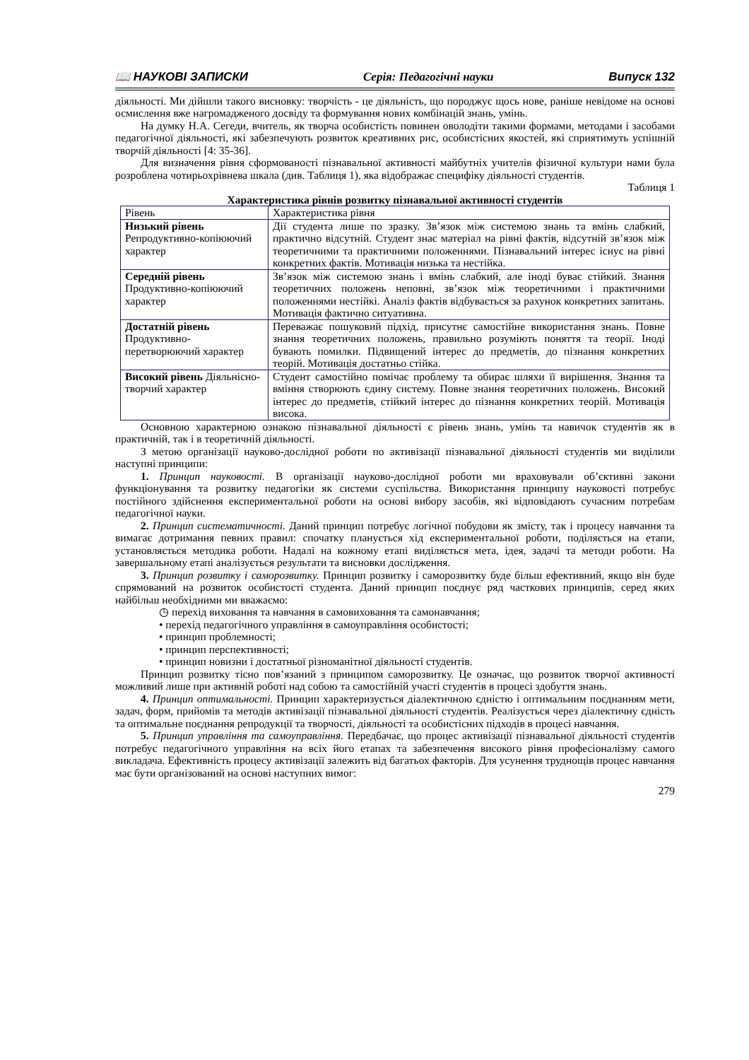📖 НАУКОВІ ЗАПИСКИ Серія: Педагогічні науки Випуск 132
діяльності. Ми дійшли такого висновку: творчість - це діяльність, що породжує щось нове, раніше невідоме на основі осмислення вже нагромадженого досвіду та формування нових комбінацій знань, умінь.
На думку Н.А. Сегеди, вчитель, як творча особистість повинен оволодіти такими формами, методами і засобами педагогічної діяльності, які забезпечують розвиток креативних рис, особистісних якостей, які сприятимуть успішній творчій діяльності [4: 35-36].
Для визначення рівня сформованості пізнавальної активності майбутніх учителів фізичної культури нами була розроблена чотирьохрівнева шкала (див. Таблиця 1), яка відображає специфіку діяльності студентів.
Таблиця 1
Характеристика рівнів розвитку пізнавальної активності студентів
| Рівень | Характеристика рівня |
| Низький рівень Репродуктивно-копіюючий характер | Дії студента лише по зразку. Зв’язок між системою знань та вмінь слабкий, практично відсутній. Студент знає матеріал на рівні фактів, відсутній зв’язок між теоретичними та практичними положеннями. Пізнавальний інтерес існує на рівні конкретних фактів. Мотивація низька та нестійка. |
| Середній рівень Продуктивно-копіюючий характер | Зв’язок між системою знань і вмінь слабкий, але іноді буває стійкий. Знання теоретичних положень неповні, зв’язок між теоретичними і практичними положеннями нестійкі. Аналіз фактів відбувається за рахунок конкретних запитань. Мотивація фактично ситуативна. |
| Достатній рівень Продуктивно-перетворюючий характер | Переважає пошуковий підхід, присутнє самостійне використання знань. Повне знання теоретичних положень, правильно розуміють поняття та теорії. Іноді бувають помилки. Підвищений інтерес до предметів, до пізнання конкретних теорій. Мотивація достатньо стійка. |
| Високий рівень Діяльнісно-творчий характер | Студент самостійно помічає проблему та обирає шляхи її вирішення. Знання та вміння створюють єдину систему. Повне знання теоретичних положень. Високий інтерес до предметів, стійкий інтерес до пізнання конкретних теорій. Мотивація висока. |
Основною характерною ознакою пізнавальної діяльності є рівень знань, умінь та навичок студентів як в практичній, так і в теоретичній діяльності.
З метою організації науково-дослідної роботи по активізації пізнавальної діяльності студентів ми виділили наступні принципи:
1. Принцип науковості. В організації науково-дослідної роботи ми враховували об’єктивні закони функціонування та розвитку педагогіки як системи суспільства. Використання принципу науковості потребує постійного здійснення експериментальної роботи на основі вибору засобів, які відповідають сучасним потребам педагогічної науки.
2. Принцип систематичності. Даний принцип потребує логічної побудови як змісту, так і процесу навчання та вимагає дотримання певних правил: спочатку планується хід експериментальної роботи, поділяється на етапи, установляється методика роботи. Надалі на кожному етапі виділяється мета, ідея, задачі та методи роботи. На завершальному етапі аналізується результати та висновки дослідження.
3. Принцип розвитку і саморозвитку. Принцип розвитку і саморозвитку буде більш ефективний, якщо він буде спрямований на розвиток особистості студента. Даний принцип поєднує ряд часткових принципів, серед яких найбільш необхідними ми вважаємо:
◷ перехід виховання та навчання в самовиховання та самонавчання;
• перехід педагогічного управління в самоуправління особистості;
• принцип проблемності;
• принцип перспективності;
• принцип новизни і достатньої різноманітної діяльності студентів.
Принцип розвитку тісно пов’язаний з принципом саморозвитку. Це означає, що розвиток творчої активності можливий лише при активній роботі над собою та самостійній участі студентів в процесі здобуття знань.
4. Принцип оптимальності. Принцип характеризується діалектичною єдністю і оптимальним поєднанням мети, задач, форм, прийомів та методів активізації пізнавальної діяльності студентів. Реалізується через діалектичну єдність та оптимальне поєднання репродукції та творчості, діяльності та особистісних підходів в процесі навчання.
5. Принцип управління та самоуправління. Передбачає, що процес активізації пізнавальної діяльності студентів потребує педагогічного управління на всіх його етапах та забезпечення високого рівня професіоналізму самого викладача. Ефективність процесу активізації залежить від багатьох факторів. Для усунення труднощів процес навчання має бути організований на основі наступних вимог:
279